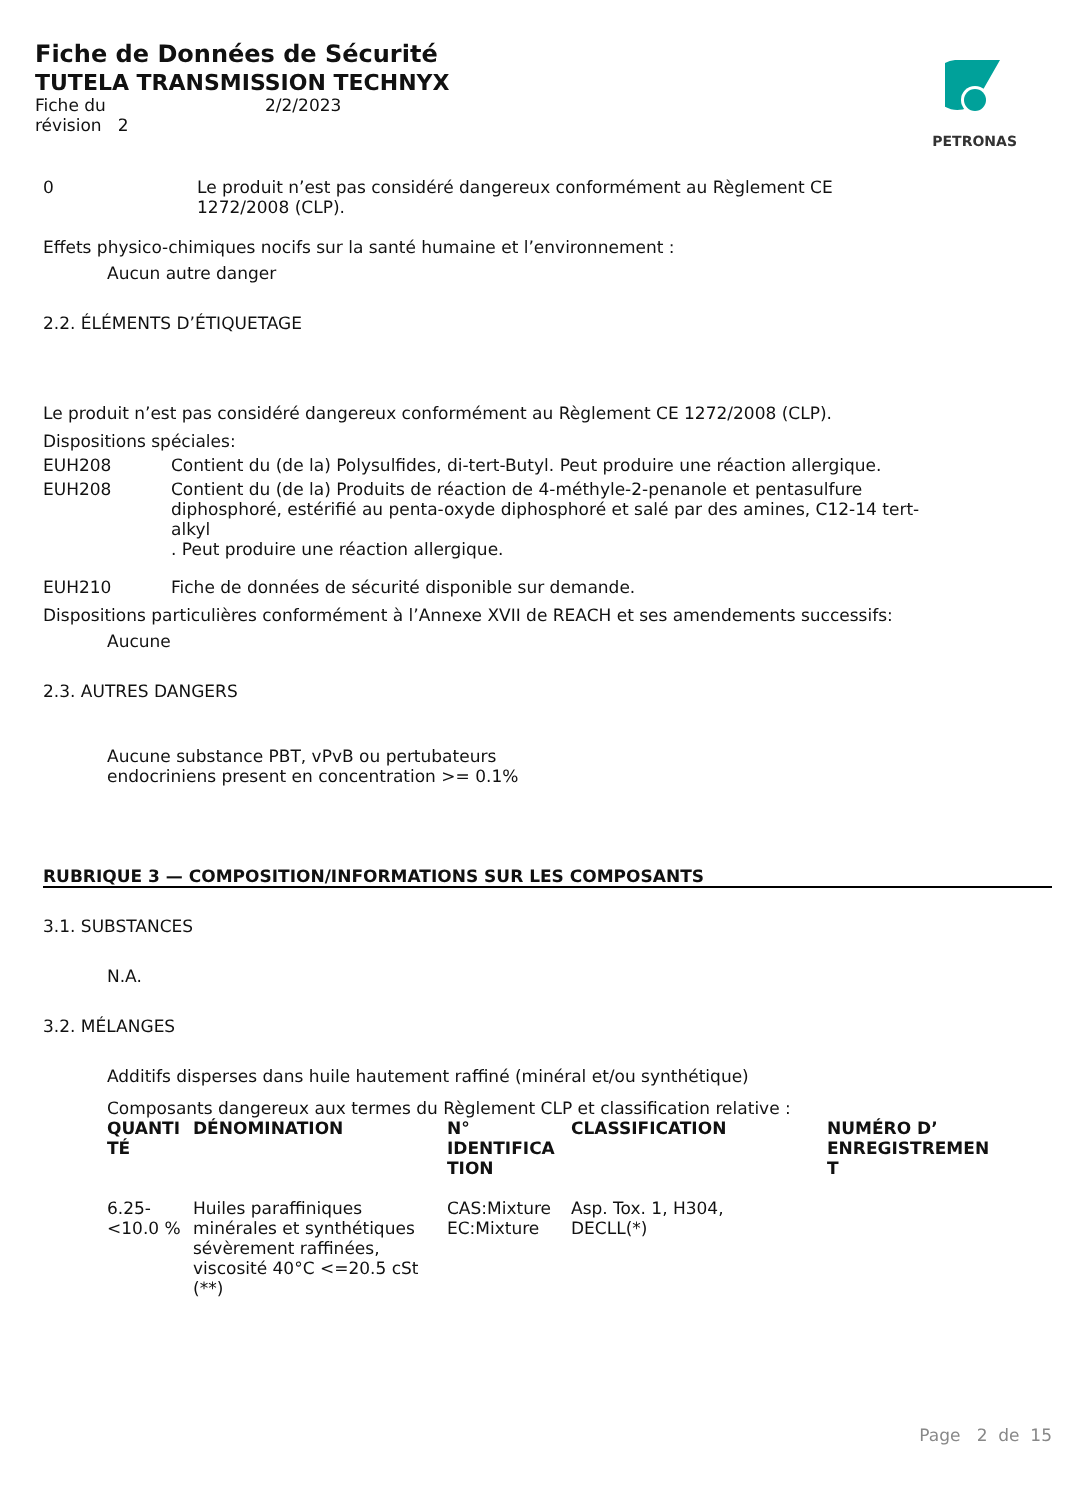PETRONAS
Fiche de Données de Sécurité
TUTELA TRANSMISSION TECHNYX
Fiche du 2/2/2023
révision 2
0 Le produit n’est pas considéré dangereux conformément au Règlement CE 1272/2008 (CLP).
Effets physico-chimiques nocifs sur la santé humaine et l’environnement :
Aucun autre danger
2.2. ÉLÉMENTS D’ÉTIQUETAGE
Le produit n’est pas considéré dangereux conformément au Règlement CE 1272/2008 (CLP).
Dispositions spéciales:
EUH208 Contient du (de la) Polysulfides, di-tert-Butyl. Peut produire une réaction allergique.
EUH208 Contient du (de la) Produits de réaction de 4-méthyle-2-penanole et pentasulfure diphosphoré, estérifié au penta-oxyde diphosphoré et salé par des amines, C12-14 tert-alkyl
. Peut produire une réaction allergique.
EUH210 Fiche de données de sécurité disponible sur demande.
Dispositions particulières conformément à l’Annexe XVII de REACH et ses amendements successifs:
Aucune
2.3. AUTRES DANGERS
Aucune substance PBT, vPvB ou pertubateurs
endocriniens present en concentration >= 0.1%
RUBRIQUE 3 — COMPOSITION/INFORMATIONS SUR LES COMPOSANTS
3.1. SUBSTANCES
N.A.
3.2. MÉLANGES
Additifs disperses dans huile hautement raffiné (minéral et/ou synthétique)
Composants dangereux aux termes du Règlement CLP et classification relative :
| QUANTI TÉ | DÉNOMINATION | N° IDENTIFICA TION | CLASSIFICATION | NUMÉRO D’ ENREGISTREMEN T |
| --- | --- | --- | --- | --- |
| 6.25- <10.0 % | Huiles paraffiniques minérales et synthétiques sévèrement raffinées, viscosité 40°C <=20.5 cSt (**) | CAS:Mixture EC:Mixture | Asp. Tox. 1, H304, DECLL(*) | |
Page 2 de 15